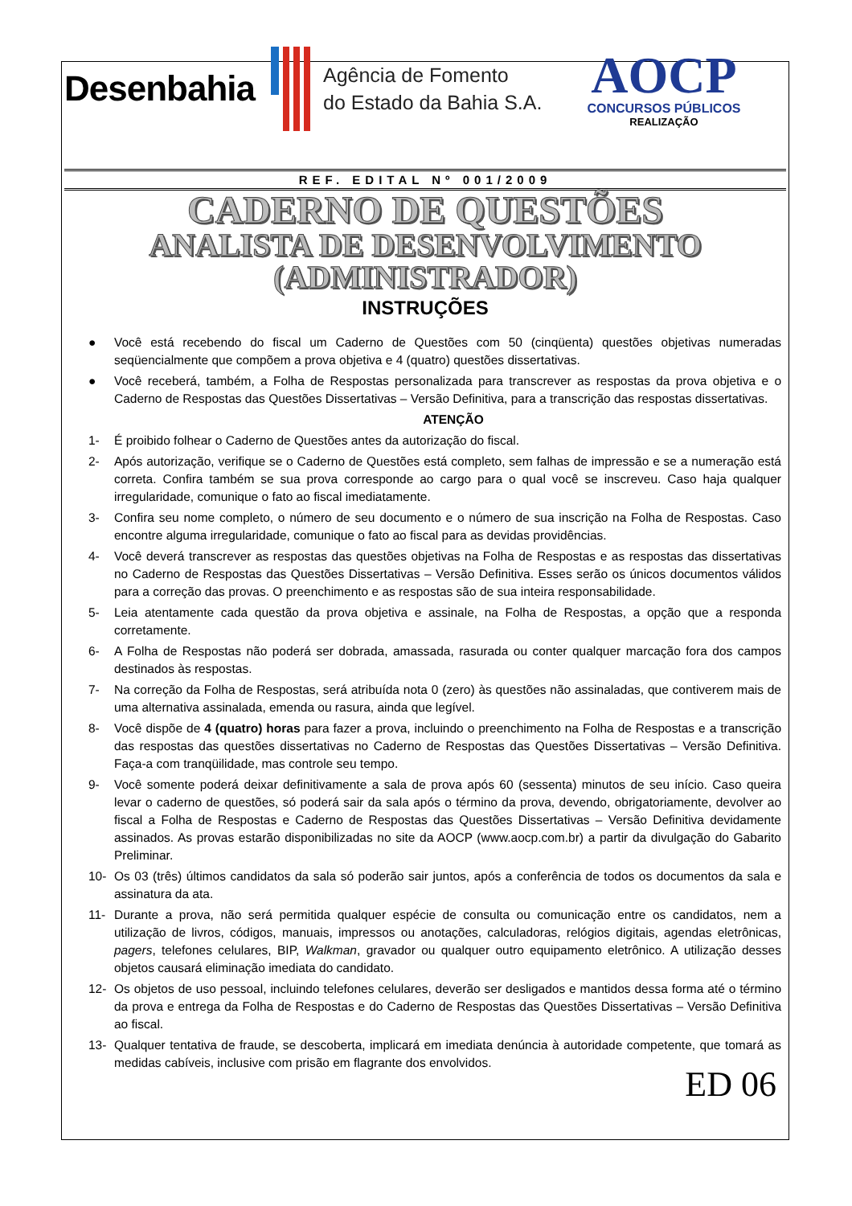Desenbahia
Agência de Fomento
do Estado da Bahia S.A.
AOCP
CONCURSOS PÚBLICOS
REALIZAÇÃO
REF. EDITAL Nº 001/2009
CADERNO DE QUESTÕES
ANALISTA DE DESENVOLVIMENTO
(ADMINISTRADOR)
INSTRUÇÕES
● Você está recebendo do fiscal um Caderno de Questões com 50 (cinqüenta) questões objetivas numeradas seqüencialmente que compõem a prova objetiva e 4 (quatro) questões dissertativas.
● Você receberá, também, a Folha de Respostas personalizada para transcrever as respostas da prova objetiva e o Caderno de Respostas das Questões Dissertativas – Versão Definitiva, para a transcrição das respostas dissertativas.
ATENÇÃO
1- É proibido folhear o Caderno de Questões antes da autorização do fiscal.
2- Após autorização, verifique se o Caderno de Questões está completo, sem falhas de impressão e se a numeração está correta. Confira também se sua prova corresponde ao cargo para o qual você se inscreveu. Caso haja qualquer irregularidade, comunique o fato ao fiscal imediatamente.
3- Confira seu nome completo, o número de seu documento e o número de sua inscrição na Folha de Respostas. Caso encontre alguma irregularidade, comunique o fato ao fiscal para as devidas providências.
4- Você deverá transcrever as respostas das questões objetivas na Folha de Respostas e as respostas das dissertativas no Caderno de Respostas das Questões Dissertativas – Versão Definitiva. Esses serão os únicos documentos válidos para a correção das provas. O preenchimento e as respostas são de sua inteira responsabilidade.
5- Leia atentamente cada questão da prova objetiva e assinale, na Folha de Respostas, a opção que a responda corretamente.
6- A Folha de Respostas não poderá ser dobrada, amassada, rasurada ou conter qualquer marcação fora dos campos destinados às respostas.
7- Na correção da Folha de Respostas, será atribuída nota 0 (zero) às questões não assinaladas, que contiverem mais de uma alternativa assinalada, emenda ou rasura, ainda que legível.
8- Você dispõe de 4 (quatro) horas para fazer a prova, incluindo o preenchimento na Folha de Respostas e a transcrição das respostas das questões dissertativas no Caderno de Respostas das Questões Dissertativas – Versão Definitiva. Faça-a com tranqüilidade, mas controle seu tempo.
9- Você somente poderá deixar definitivamente a sala de prova após 60 (sessenta) minutos de seu início. Caso queira levar o caderno de questões, só poderá sair da sala após o término da prova, devendo, obrigatoriamente, devolver ao fiscal a Folha de Respostas e Caderno de Respostas das Questões Dissertativas – Versão Definitiva devidamente assinados. As provas estarão disponibilizadas no site da AOCP (www.aocp.com.br) a partir da divulgação do Gabarito Preliminar.
10- Os 03 (três) últimos candidatos da sala só poderão sair juntos, após a conferência de todos os documentos da sala e assinatura da ata.
11- Durante a prova, não será permitida qualquer espécie de consulta ou comunicação entre os candidatos, nem a utilização de livros, códigos, manuais, impressos ou anotações, calculadoras, relógios digitais, agendas eletrônicas, pagers, telefones celulares, BIP, Walkman, gravador ou qualquer outro equipamento eletrônico. A utilização desses objetos causará eliminação imediata do candidato.
12- Os objetos de uso pessoal, incluindo telefones celulares, deverão ser desligados e mantidos dessa forma até o término da prova e entrega da Folha de Respostas e do Caderno de Respostas das Questões Dissertativas – Versão Definitiva ao fiscal.
13- Qualquer tentativa de fraude, se descoberta, implicará em imediata denúncia à autoridade competente, que tomará as medidas cabíveis, inclusive com prisão em flagrante dos envolvidos.
ED 06